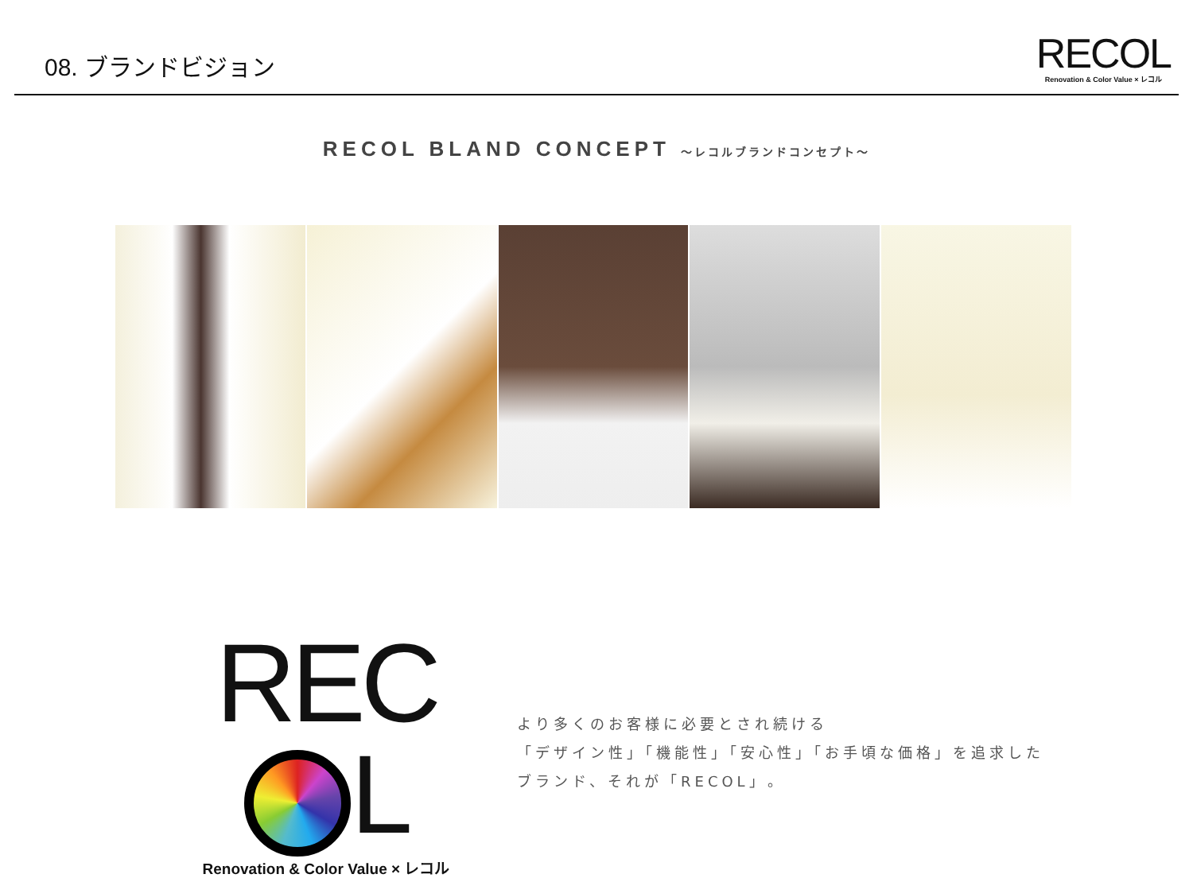08. ブランドビジョン
RECOL
Renovation & Color Value × レコル
RECOL BLAND CONCEPT ～レコルブランドコンセプト～
REC L
Renovation & Color Value × レコル
より多くのお客様に必要とされ続ける
「デザイン性」「機能性」「安心性」「お手頃な価格」を追求した
ブランド、それが「RECOL」。